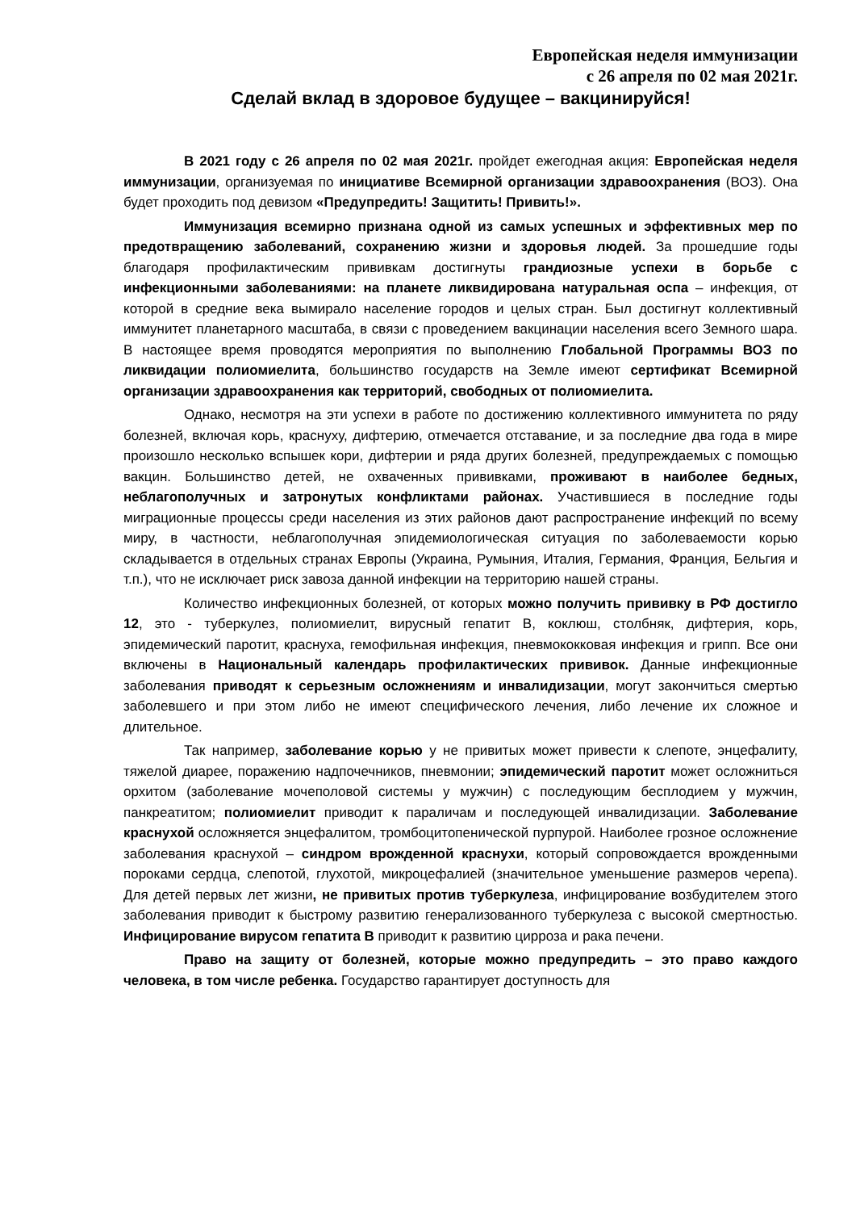Европейская неделя иммунизации
с 26 апреля по 02 мая 2021г.
Сделай вклад в здоровое будущее – вакцинируйся!
В 2021 году с 26 апреля по 02 мая 2021г. пройдет ежегодная акция: Европейская неделя иммунизации, организуемая по инициативе Всемирной организации здравоохранения (ВОЗ). Она будет проходить под девизом «Предупредить! Защитить! Привить!».
Иммунизация всемирно признана одной из самых успешных и эффективных мер по предотвращению заболеваний, сохранению жизни и здоровья людей. За прошедшие годы благодаря профилактическим прививкам достигнуты грандиозные успехи в борьбе с инфекционными заболеваниями: на планете ликвидирована натуральная оспа – инфекция, от которой в средние века вымирало население городов и целых стран. Был достигнут коллективный иммунитет планетарного масштаба, в связи с проведением вакцинации населения всего Земного шара. В настоящее время проводятся мероприятия по выполнению Глобальной Программы ВОЗ по ликвидации полиомиелита, большинство государств на Земле имеют сертификат Всемирной организации здравоохранения как территорий, свободных от полиомиелита.
Однако, несмотря на эти успехи в работе по достижению коллективного иммунитета по ряду болезней, включая корь, краснуху, дифтерию, отмечается отставание, и за последние два года в мире произошло несколько вспышек кори, дифтерии и ряда других болезней, предупреждаемых с помощью вакцин. Большинство детей, не охваченных прививками, проживают в наиболее бедных, неблагополучных и затронутых конфликтами районах. Участившиеся в последние годы миграционные процессы среди населения из этих районов дают распространение инфекций по всему миру, в частности, неблагополучная эпидемиологическая ситуация по заболеваемости корью складывается в отдельных странах Европы (Украина, Румыния, Италия, Германия, Франция, Бельгия и т.п.), что не исключает риск завоза данной инфекции на территорию нашей страны.
Количество инфекционных болезней, от которых можно получить прививку в РФ достигло 12, это - туберкулез, полиомиелит, вирусный гепатит В, коклюш, столбняк, дифтерия, корь, эпидемический паротит, краснуха, гемофильная инфекция, пневмококковая инфекция и грипп. Все они включены в Национальный календарь профилактических прививок. Данные инфекционные заболевания приводят к серьезным осложнениям и инвалидизации, могут закончиться смертью заболевшего и при этом либо не имеют специфического лечения, либо лечение их сложное и длительное.
Так например, заболевание корью у не привитых может привести к слепоте, энцефалиту, тяжелой диарее, поражению надпочечников, пневмонии; эпидемический паротит может осложниться орхитом (заболевание мочеполовой системы у мужчин) с последующим бесплодием у мужчин, панкреатитом; полиомиелит приводит к параличам и последующей инвалидизации. Заболевание краснухой осложняется энцефалитом, тромбоцитопенической пурпурой. Наиболее грозное осложнение заболевания краснухой – синдром врожденной краснухи, который сопровождается врожденными пороками сердца, слепотой, глухотой, микроцефалией (значительное уменьшение размеров черепа). Для детей первых лет жизни, не привитых против туберкулеза, инфицирование возбудителем этого заболевания приводит к быстрому развитию генерализованного туберкулеза с высокой смертностью. Инфицирование вирусом гепатита В приводит к развитию цирроза и рака печени.
Право на защиту от болезней, которые можно предупредить – это право каждого человека, в том числе ребенка. Государство гарантирует доступность для